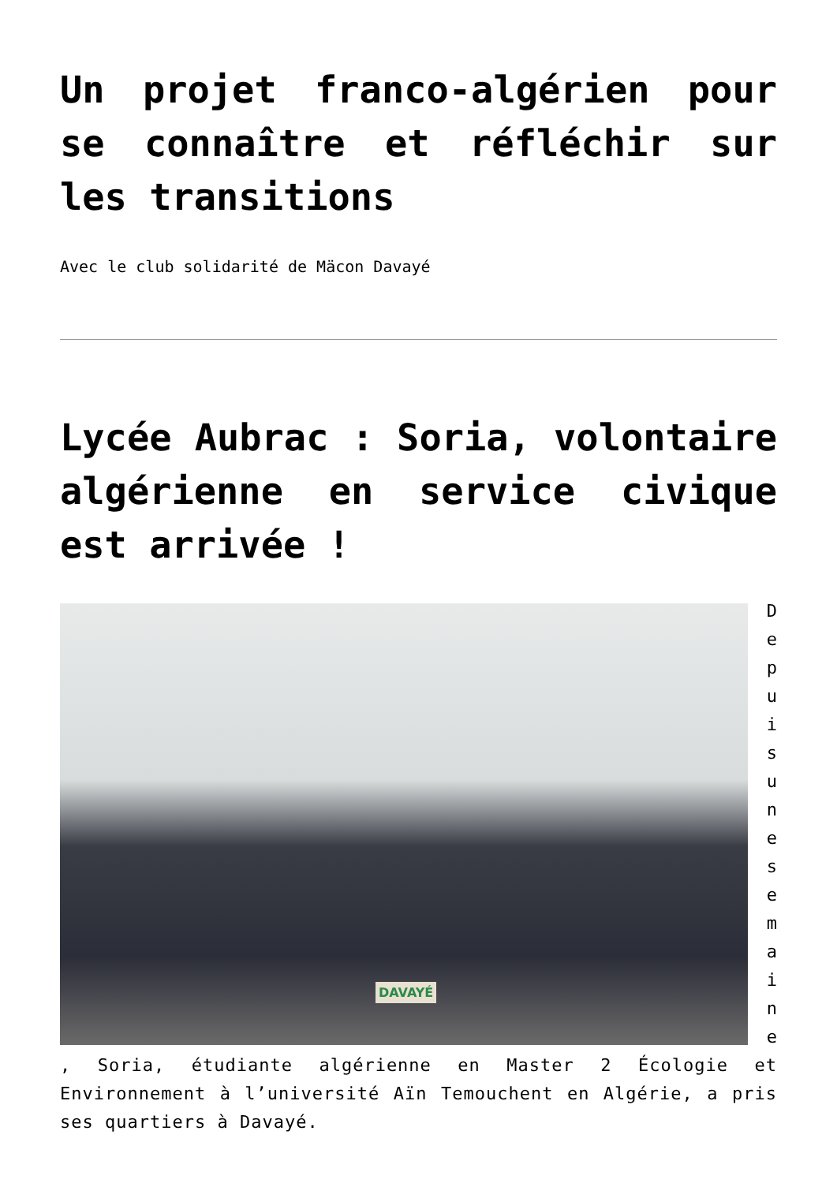Un projet franco-algérien pour se connaître et réfléchir sur les transitions
Avec le club solidarité de Mäcon Davayé
Lycée Aubrac : Soria, volontaire algérienne en service civique est arrivée !
DAVAYÉ
D
e
p
u
i
s
u
n
e
s
e
m
a
i
n
e
, Soria, étudiante algérienne en Master 2 Écologie et Environnement à l’université Aïn Temouchent en Algérie, a pris ses quartiers à Davayé.